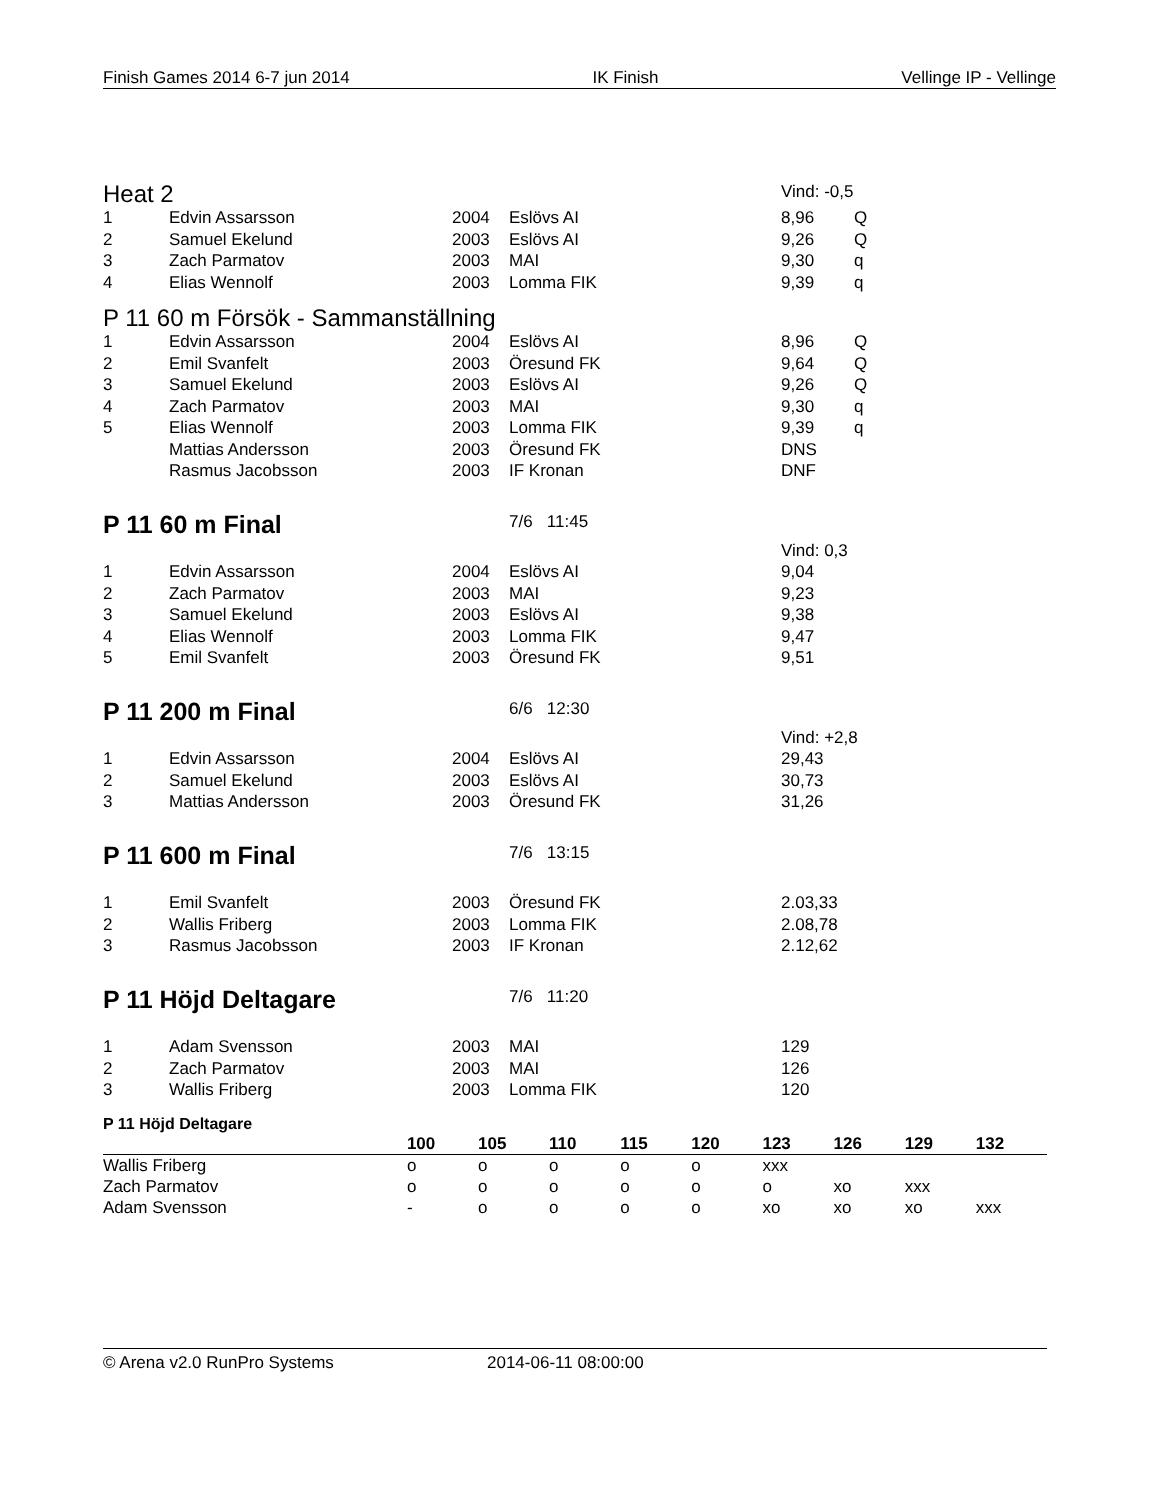Finish Games 2014 6-7 jun 2014 IK Finish Vellinge IP - Vellinge
| Heat 2 | | | | Vind: -0,5 | |
| 1 | Edvin Assarsson | 2004 | Eslövs AI | 8,96 | Q |
| 2 | Samuel Ekelund | 2003 | Eslövs AI | 9,26 | Q |
| 3 | Zach Parmatov | 2003 | MAI | 9,30 | q |
| 4 | Elias Wennolf | 2003 | Lomma FIK | 9,39 | q |
P 11 60 m Försök - Sammanställning
| 1 | Edvin Assarsson | 2004 | Eslövs AI | 8,96 | Q |
| 2 | Emil Svanfelt | 2003 | Öresund FK | 9,64 | Q |
| 3 | Samuel Ekelund | 2003 | Eslövs AI | 9,26 | Q |
| 4 | Zach Parmatov | 2003 | MAI | 9,30 | q |
| 5 | Elias Wennolf | 2003 | Lomma FIK | 9,39 | q |
| | Mattias Andersson | 2003 | Öresund FK | DNS | |
| | Rasmus Jacobsson | 2003 | IF Kronan | DNF | |
P 11 60 m Final
7/6 11:45
| | | | | Vind: 0,3 |
| 1 | Edvin Assarsson | 2004 | Eslövs AI | 9,04 |
| 2 | Zach Parmatov | 2003 | MAI | 9,23 |
| 3 | Samuel Ekelund | 2003 | Eslövs AI | 9,38 |
| 4 | Elias Wennolf | 2003 | Lomma FIK | 9,47 |
| 5 | Emil Svanfelt | 2003 | Öresund FK | 9,51 |
P 11 200 m Final
6/6 12:30
| | | | | Vind: +2,8 |
| 1 | Edvin Assarsson | 2004 | Eslövs AI | 29,43 |
| 2 | Samuel Ekelund | 2003 | Eslövs AI | 30,73 |
| 3 | Mattias Andersson | 2003 | Öresund FK | 31,26 |
P 11 600 m Final
7/6 13:15
| 1 | Emil Svanfelt | 2003 | Öresund FK | 2.03,33 |
| 2 | Wallis Friberg | 2003 | Lomma FIK | 2.08,78 |
| 3 | Rasmus Jacobsson | 2003 | IF Kronan | 2.12,62 |
P 11 Höjd Deltagare
7/6 11:20
| 1 | Adam Svensson | 2003 | MAI | 129 |
| 2 | Zach Parmatov | 2003 | MAI | 126 |
| 3 | Wallis Friberg | 2003 | Lomma FIK | 120 |
P 11 Höjd Deltagare
| | 100 | 105 | 110 | 115 | 120 | 123 | 126 | 129 | 132 |
| --- | --- | --- | --- | --- | --- | --- | --- | --- | --- |
| Wallis Friberg | o | o | o | o | o | xxx | | | |
| Zach Parmatov | o | o | o | o | o | o | xo | xxx | |
| Adam Svensson | - | o | o | o | o | xo | xo | xo | xxx |
© Arena v2.0 RunPro Systems 2014-06-11 08:00:00